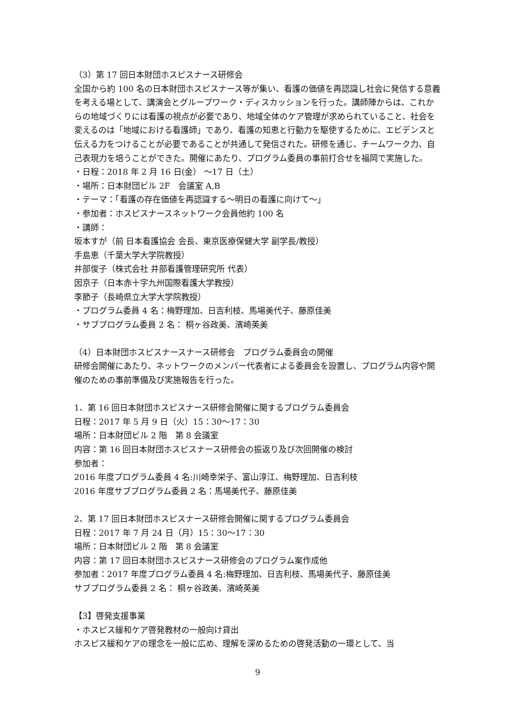（3）第 17 回日本財団ホスピスナース研修会
全国から約 100 名の日本財団ホスピスナース等が集い、看護の価値を再認識し社会に発信する意義を考える場として、講演会とグループワーク・ディスカッションを行った。講師陣からは、これからの地域づくりには看護の視点が必要であり、地域全体のケア管理が求められていること、社会を変えるのは「地域における看護師」であり、看護の知恵と行動力を駆使するために、エビデンスと伝える力をつけることが必要であることが共通して発信された。研修を通じ、チームワーク力、自己表現力を培うことができた。開催にあたり、プログラム委員の事前打合せを福岡で実施した。
・日程：2018 年 2 月 16 日(金） ～17 日（土）
・場所：日本財団ビル 2F　会議室 A,B
・テーマ：「看護の存在価値を再認識する～明日の看護に向けて～」
・参加者：ホスピスナースネットワーク会員他約 100 名
・講師：
坂本すが（前 日本看護協会 会長、東京医療保健大学 副学長/教授）
手島恵（千葉大学大学院教授）
井部俊子（株式会社 井部看護管理研究所 代表）
因京子（日本赤十字九州国際看護大学教授）
李節子（長崎県立大学大学院教授）
・プログラム委員 4 名：梅野理加、日吉利枝、馬場美代子、藤原佳美
・サブプログラム委員 2 名： 桐ヶ谷政美、濱崎英美
（4）日本財団ホスピスナースナース研修会　プログラム委員会の開催
研修会開催にあたり、ネットワークのメンバー代表者による委員会を設置し、プログラム内容や開催のための事前準備及び実施報告を行った。
1、第 16 回日本財団ホスピスナース研修会開催に関するプログラム委員会
日程：2017 年 5 月 9 日（火）15：30～17：30
場所：日本財団ビル 2 階　第 8 会議室
内容：第 16 回日本財団ホスピスナース研修会の振返り及び次回開催の検討
参加者：
2016 年度プログラム委員 4 名:川崎幸栄子、富山淳江、梅野理加、日吉利枝
2016 年度サブプログラム委員 2 名：馬場美代子、藤原佳美
2、第 17 回日本財団ホスピスナース研修会開催に関するプログラム委員会
日程：2017 年 7 月 24 日（月）15：30～17：30
場所：日本財団ビル 2 階　第 8 会議室
内容：第 17 回日本財団ホスピスナース研修会のプログラム案作成他
参加者：2017 年度プログラム委員 4 名:梅野理加、日吉利枝、馬場美代子、藤原佳美
サブプログラム委員 2 名： 桐ヶ谷政美、濱崎英美
【3】啓発支援事業
・ホスピス緩和ケア啓発教材の一般向け貸出
ホスピス緩和ケアの理念を一般に広め、理解を深めるための啓発活動の一環として、当
9